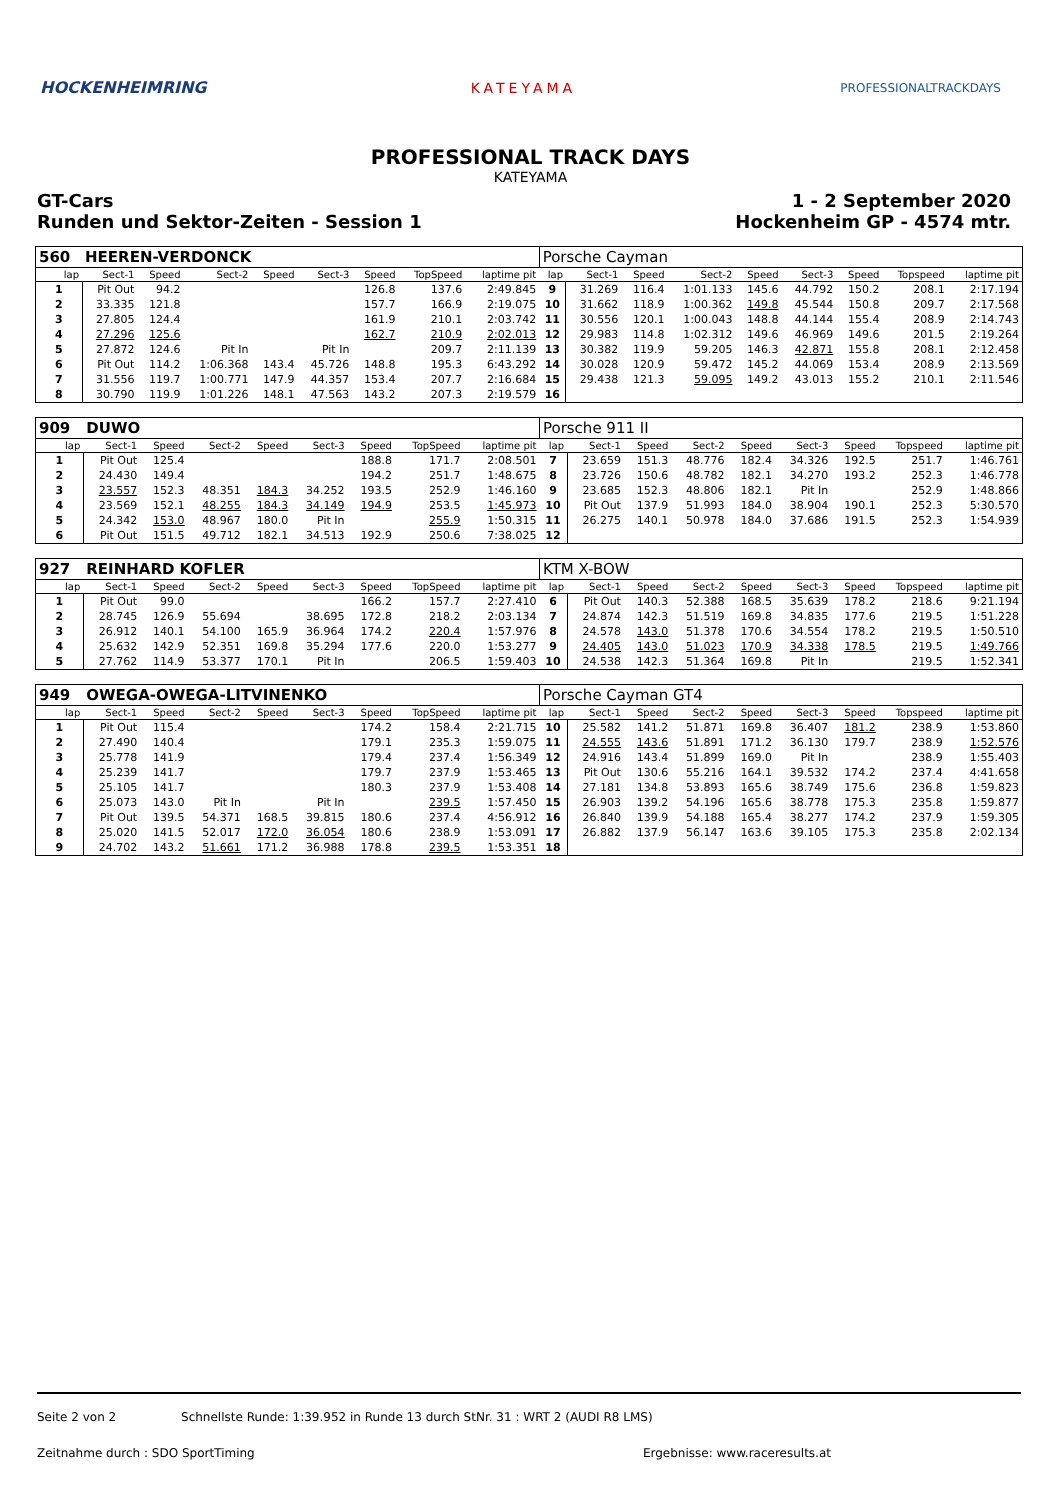HOCKENHEIMRING KATEYAMA
PROFESSIONALTRACKDAYS
PROFESSIONAL TRACK DAYS
KATEYAMA
GT-Cars
Runden und Sektor-Zeiten - Session 1
1 - 2 September 2020
Hockenheim GP - 4574 mtr.
| 560 | HEEREN-VERDONCK | | | | | | | | Porsche Cayman | | | | | | | | |
| lap | Sect-1 | Speed | Sect-2 | Speed | Sect-3 | Speed | TopSpeed | laptime pit | lap | Sect-1 | Speed | Sect-2 | Speed | Sect-3 | Speed | Topspeed | laptime pit |
| 1 | Pit Out | 94.2 | | | | 126.8 | 137.6 | 2:49.845 | 9 | 31.269 | 116.4 | 1:01.133 | 145.6 | 44.792 | 150.2 | 208.1 | 2:17.194 |
| 2 | 33.335 | 121.8 | | | | 157.7 | 166.9 | 2:19.075 | 10 | 31.662 | 118.9 | 1:00.362 | 149.8 | 45.544 | 150.8 | 209.7 | 2:17.568 |
| 3 | 27.805 | 124.4 | | | | 161.9 | 210.1 | 2:03.742 | 11 | 30.556 | 120.1 | 1:00.043 | 148.8 | 44.144 | 155.4 | 208.9 | 2:14.743 |
| 4 | 27.296 | 125.6 | | | | 162.7 | 210.9 | 2:02.013 | 12 | 29.983 | 114.8 | 1:02.312 | 149.6 | 46.969 | 149.6 | 201.5 | 2:19.264 |
| 5 | 27.872 | 124.6 | Pit In | | Pit In | | 209.7 | 2:11.139 | 13 | 30.382 | 119.9 | 59.205 | 146.3 | 42.871 | 155.8 | 208.1 | 2:12.458 |
| 6 | Pit Out | 114.2 | 1:06.368 | 143.4 | 45.726 | 148.8 | 195.3 | 6:43.292 | 14 | 30.028 | 120.9 | 59.472 | 145.2 | 44.069 | 153.4 | 208.9 | 2:13.569 |
| 7 | 31.556 | 119.7 | 1:00.771 | 147.9 | 44.357 | 153.4 | 207.7 | 2:16.684 | 15 | 29.438 | 121.3 | 59.095 | 149.2 | 43.013 | 155.2 | 210.1 | 2:11.546 |
| 8 | 30.790 | 119.9 | 1:01.226 | 148.1 | 47.563 | 143.2 | 207.3 | 2:19.579 | 16 | | | | | | | | |
| 909 | DUWO | | | | | | | | Porsche 911 II | | | | | | | | |
| lap | Sect-1 | Speed | Sect-2 | Speed | Sect-3 | Speed | TopSpeed | laptime pit | lap | Sect-1 | Speed | Sect-2 | Speed | Sect-3 | Speed | Topspeed | laptime pit |
| 1 | Pit Out | 125.4 | | | | 188.8 | 171.7 | 2:08.501 | 7 | 23.659 | 151.3 | 48.776 | 182.4 | 34.326 | 192.5 | 251.7 | 1:46.761 |
| 2 | 24.430 | 149.4 | | | | 194.2 | 251.7 | 1:48.675 | 8 | 23.726 | 150.6 | 48.782 | 182.1 | 34.270 | 193.2 | 252.3 | 1:46.778 |
| 3 | 23.557 | 152.3 | 48.351 | 184.3 | 34.252 | 193.5 | 252.9 | 1:46.160 | 9 | 23.685 | 152.3 | 48.806 | 182.1 | Pit In | | 252.9 | 1:48.866 |
| 4 | 23.569 | 152.1 | 48.255 | 184.3 | 34.149 | 194.9 | 253.5 | 1:45.973 | 10 | Pit Out | 137.9 | 51.993 | 184.0 | 38.904 | 190.1 | 252.3 | 5:30.570 |
| 5 | 24.342 | 153.0 | 48.967 | 180.0 | Pit In | | 255.9 | 1:50.315 | 11 | 26.275 | 140.1 | 50.978 | 184.0 | 37.686 | 191.5 | 252.3 | 1:54.939 |
| 6 | Pit Out | 151.5 | 49.712 | 182.1 | 34.513 | 192.9 | 250.6 | 7:38.025 | 12 | | | | | | | | |
| 927 | REINHARD KOFLER | | | | | | | | KTM X-BOW | | | | | | | | |
| lap | Sect-1 | Speed | Sect-2 | Speed | Sect-3 | Speed | TopSpeed | laptime pit | lap | Sect-1 | Speed | Sect-2 | Speed | Sect-3 | Speed | Topspeed | laptime pit |
| 1 | Pit Out | 99.0 | | | | 166.2 | 157.7 | 2:27.410 | 6 | Pit Out | 140.3 | 52.388 | 168.5 | 35.639 | 178.2 | 218.6 | 9:21.194 |
| 2 | 28.745 | 126.9 | 55.694 | | 38.695 | 172.8 | 218.2 | 2:03.134 | 7 | 24.874 | 142.3 | 51.519 | 169.8 | 34.835 | 177.6 | 219.5 | 1:51.228 |
| 3 | 26.912 | 140.1 | 54.100 | 165.9 | 36.964 | 174.2 | 220.4 | 1:57.976 | 8 | 24.578 | 143.0 | 51.378 | 170.6 | 34.554 | 178.2 | 219.5 | 1:50.510 |
| 4 | 25.632 | 142.9 | 52.351 | 169.8 | 35.294 | 177.6 | 220.0 | 1:53.277 | 9 | 24.405 | 143.0 | 51.023 | 170.9 | 34.338 | 178.5 | 219.5 | 1:49.766 |
| 5 | 27.762 | 114.9 | 53.377 | 170.1 | Pit In | | 206.5 | 1:59.403 | 10 | 24.538 | 142.3 | 51.364 | 169.8 | Pit In | | 219.5 | 1:52.341 |
| 949 | OWEGA-OWEGA-LITVINENKO | | | | | | | | Porsche Cayman GT4 | | | | | | | | |
| lap | Sect-1 | Speed | Sect-2 | Speed | Sect-3 | Speed | TopSpeed | laptime pit | lap | Sect-1 | Speed | Sect-2 | Speed | Sect-3 | Speed | Topspeed | laptime pit |
| 1 | Pit Out | 115.4 | | | | 174.2 | 158.4 | 2:21.715 | 10 | 25.582 | 141.2 | 51.871 | 169.8 | 36.407 | 181.2 | 238.9 | 1:53.860 |
| 2 | 27.490 | 140.4 | | | | 179.1 | 235.3 | 1:59.075 | 11 | 24.555 | 143.6 | 51.891 | 171.2 | 36.130 | 179.7 | 238.9 | 1:52.576 |
| 3 | 25.778 | 141.9 | | | | 179.4 | 237.4 | 1:56.349 | 12 | 24.916 | 143.4 | 51.899 | 169.0 | Pit In | | 238.9 | 1:55.403 |
| 4 | 25.239 | 141.7 | | | | 179.7 | 237.9 | 1:53.465 | 13 | Pit Out | 130.6 | 55.216 | 164.1 | 39.532 | 174.2 | 237.4 | 4:41.658 |
| 5 | 25.105 | 141.7 | | | | 180.3 | 237.9 | 1:53.408 | 14 | 27.181 | 134.8 | 53.893 | 165.6 | 38.749 | 175.6 | 236.8 | 1:59.823 |
| 6 | 25.073 | 143.0 | Pit In | | Pit In | | 239.5 | 1:57.450 | 15 | 26.903 | 139.2 | 54.196 | 165.6 | 38.778 | 175.3 | 235.8 | 1:59.877 |
| 7 | Pit Out | 139.5 | 54.371 | 168.5 | 39.815 | 180.6 | 237.4 | 4:56.912 | 16 | 26.840 | 139.9 | 54.188 | 165.4 | 38.277 | 174.2 | 237.9 | 1:59.305 |
| 8 | 25.020 | 141.5 | 52.017 | 172.0 | 36.054 | 180.6 | 238.9 | 1:53.091 | 17 | 26.882 | 137.9 | 56.147 | 163.6 | 39.105 | 175.3 | 235.8 | 2:02.134 |
| 9 | 24.702 | 143.2 | 51.661 | 171.2 | 36.988 | 178.8 | 239.5 | 1:53.351 | 18 | | | | | | | | |
Seite 2 von 2 Schnellste Runde: 1:39.952 in Runde 13 durch StNr. 31 : WRT 2 (AUDI R8 LMS)
Zeitnahme durch : SDO SportTiming Ergebnisse: www.raceresults.at